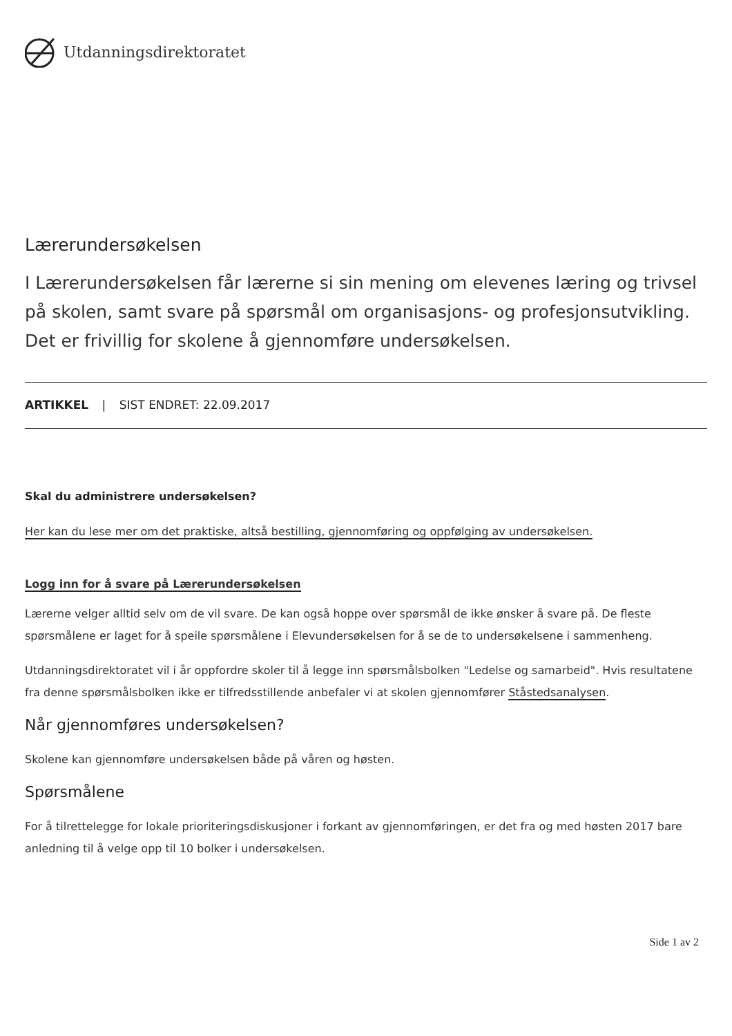Utdanningsdirektoratet
Lærerundersøkelsen
I Lærerundersøkelsen får lærerne si sin mening om elevenes læring og trivsel på skolen, samt svare på spørsmål om organisasjons- og profesjonsutvikling. Det er frivillig for skolene å gjennomføre undersøkelsen.
ARTIKKEL | SIST ENDRET: 22.09.2017
Skal du administrere undersøkelsen?
Her kan du lese mer om det praktiske, altså bestilling, gjennomføring og oppfølging av undersøkelsen.
Logg inn for å svare på Lærerundersøkelsen
Lærerne velger alltid selv om de vil svare. De kan også hoppe over spørsmål de ikke ønsker å svare på. De fleste spørsmålene er laget for å speile spørsmålene i Elevundersøkelsen for å se de to undersøkelsene i sammenheng.
Utdanningsdirektoratet vil i år oppfordre skoler til å legge inn spørsmålsbolken "Ledelse og samarbeid". Hvis resultatene fra denne spørsmålsbolken ikke er tilfredsstillende anbefaler vi at skolen gjennomfører Ståstedsanalysen.
Når gjennomføres undersøkelsen?
Skolene kan gjennomføre undersøkelsen både på våren og høsten.
Spørsmålene
For å tilrettelegge for lokale prioriteringsdiskusjoner i forkant av gjennomføringen, er det fra og med høsten 2017 bare anledning til å velge opp til 10 bolker i undersøkelsen.
Side 1 av 2